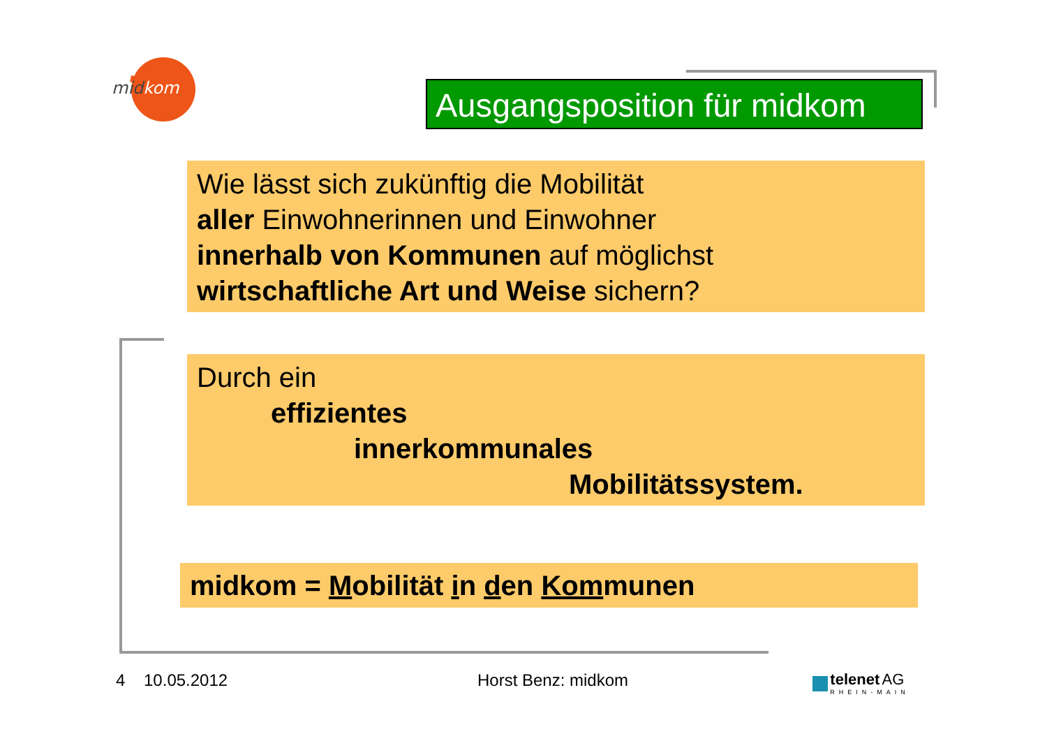midkom
Ausgangsposition für midkom
Wie lässt sich zukünftig die Mobilität
aller Einwohnerinnen und Einwohner
innerhalb von Kommunen auf möglichst
wirtschaftliche Art und Weise sichern?
Durch ein
effizientes
innerkommunales
Mobilitätssystem.
midkom = Mobilität in den Kommunen
4 10.05.2012 Horst Benz: midkom
telenet AG
RHEIN-MAIN